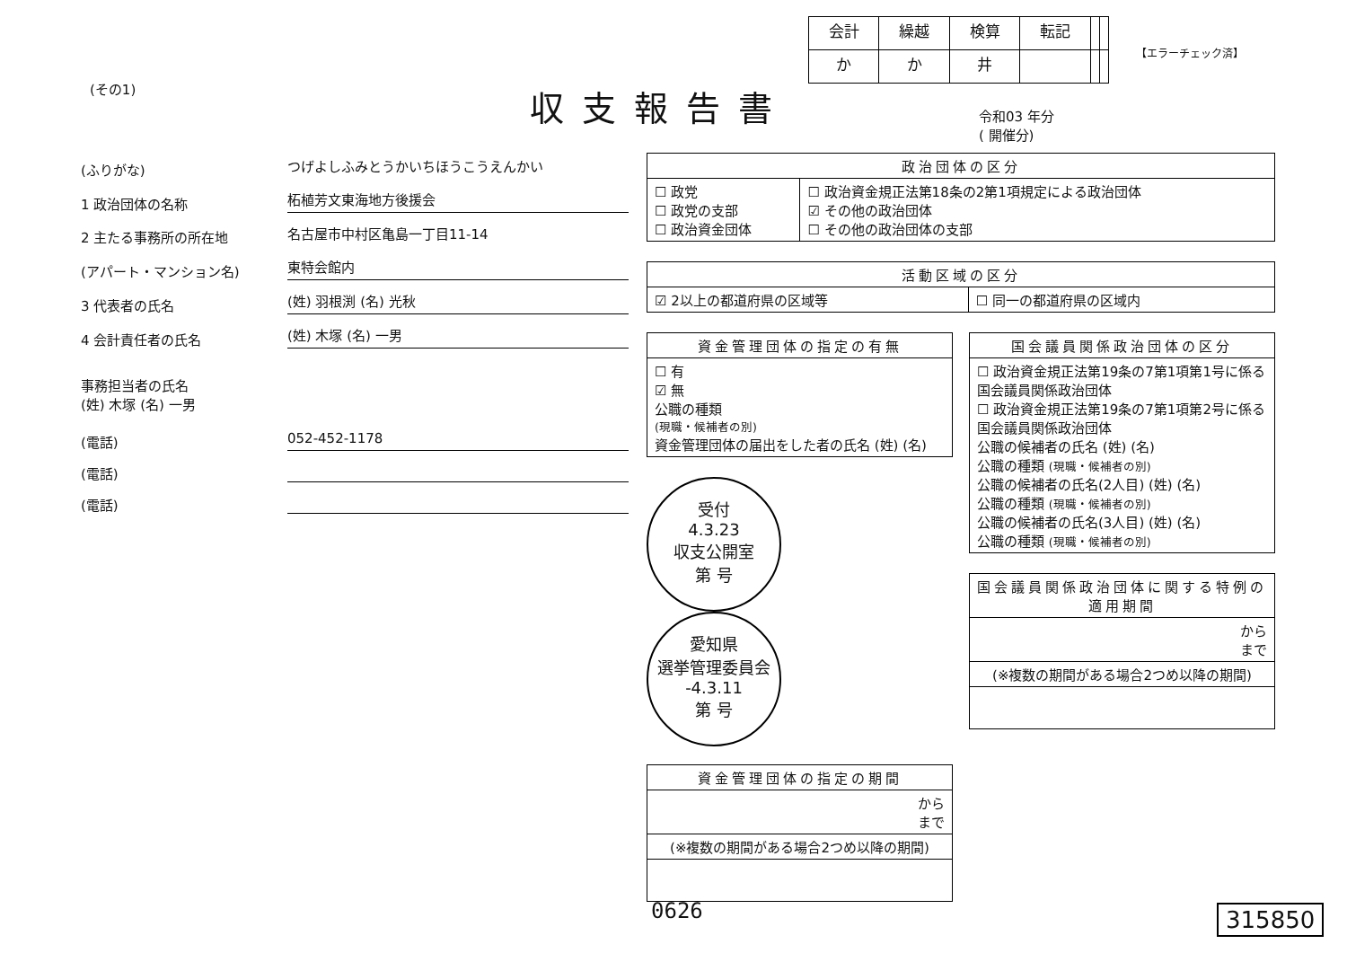| 会計 | 繰越 | 検算 | 転記 | | |
| か | か | 井 | | | |
【エラーチェック済】
(その1) 収支報告書
令和03 年分
( 開催分)
(ふりがな)
つげよしふみとうかいちほうこうえんかい
1 政治団体の名称
柘植芳文東海地方後援会
2 主たる事務所の所在地
名古屋市中村区亀島一丁目11-14
(アパート・マンション名)
東特会館内
3 代表者の氏名
(姓) 羽根渕 (名) 光秋
4 会計責任者の氏名
(姓) 木塚 (名) 一男
事務担当者の氏名
(姓) 木塚 (名) 一男
(電話)
052-452-1178
(電話)
(電話)
| 政治団体の区分 | |
| --- | --- |
| ☐ 政党 ☐ 政党の支部 ☐ 政治資金団体 | ☐ 政治資金規正法第18条の2第1項規定による政治団体 ☑ その他の政治団体 ☐ その他の政治団体の支部 |
| 活動区域の区分 | |
| --- | --- |
| ☑ 2以上の都道府県の区域等 | ☐ 同一の都道府県の区域内 |
| 資金管理団体の指定の有無 |
| --- |
| ☐ 有 ☑ 無 公職の種類 (現職・候補者の別) 資金管理団体の届出をした者の氏名 (姓) (名) |
受付
4.3.23
収支公開室
第 号 愛知県
選挙管理委員会
-4.3.11
第 号
| 資金管理団体の指定の期間 |
| --- |
| から まで |
| (※複数の期間がある場合2つめ以降の期間) |
| 国会議員関係政治団体の区分 |
| --- |
| ☐ 政治資金規正法第19条の7第1項第1号に係る国会議員関係政治団体 ☐ 政治資金規正法第19条の7第1項第2号に係る国会議員関係政治団体 公職の候補者の氏名 (姓) (名) 公職の種類 (現職・候補者の別) 公職の候補者の氏名(2人目) (姓) (名) 公職の種類 (現職・候補者の別) 公職の候補者の氏名(3人目) (姓) (名) 公職の種類 (現職・候補者の別) |
| 国会議員関係政治団体に関する特例の適用期間 |
| --- |
| から まで |
| (※複数の期間がある場合2つめ以降の期間) |
0626 315850